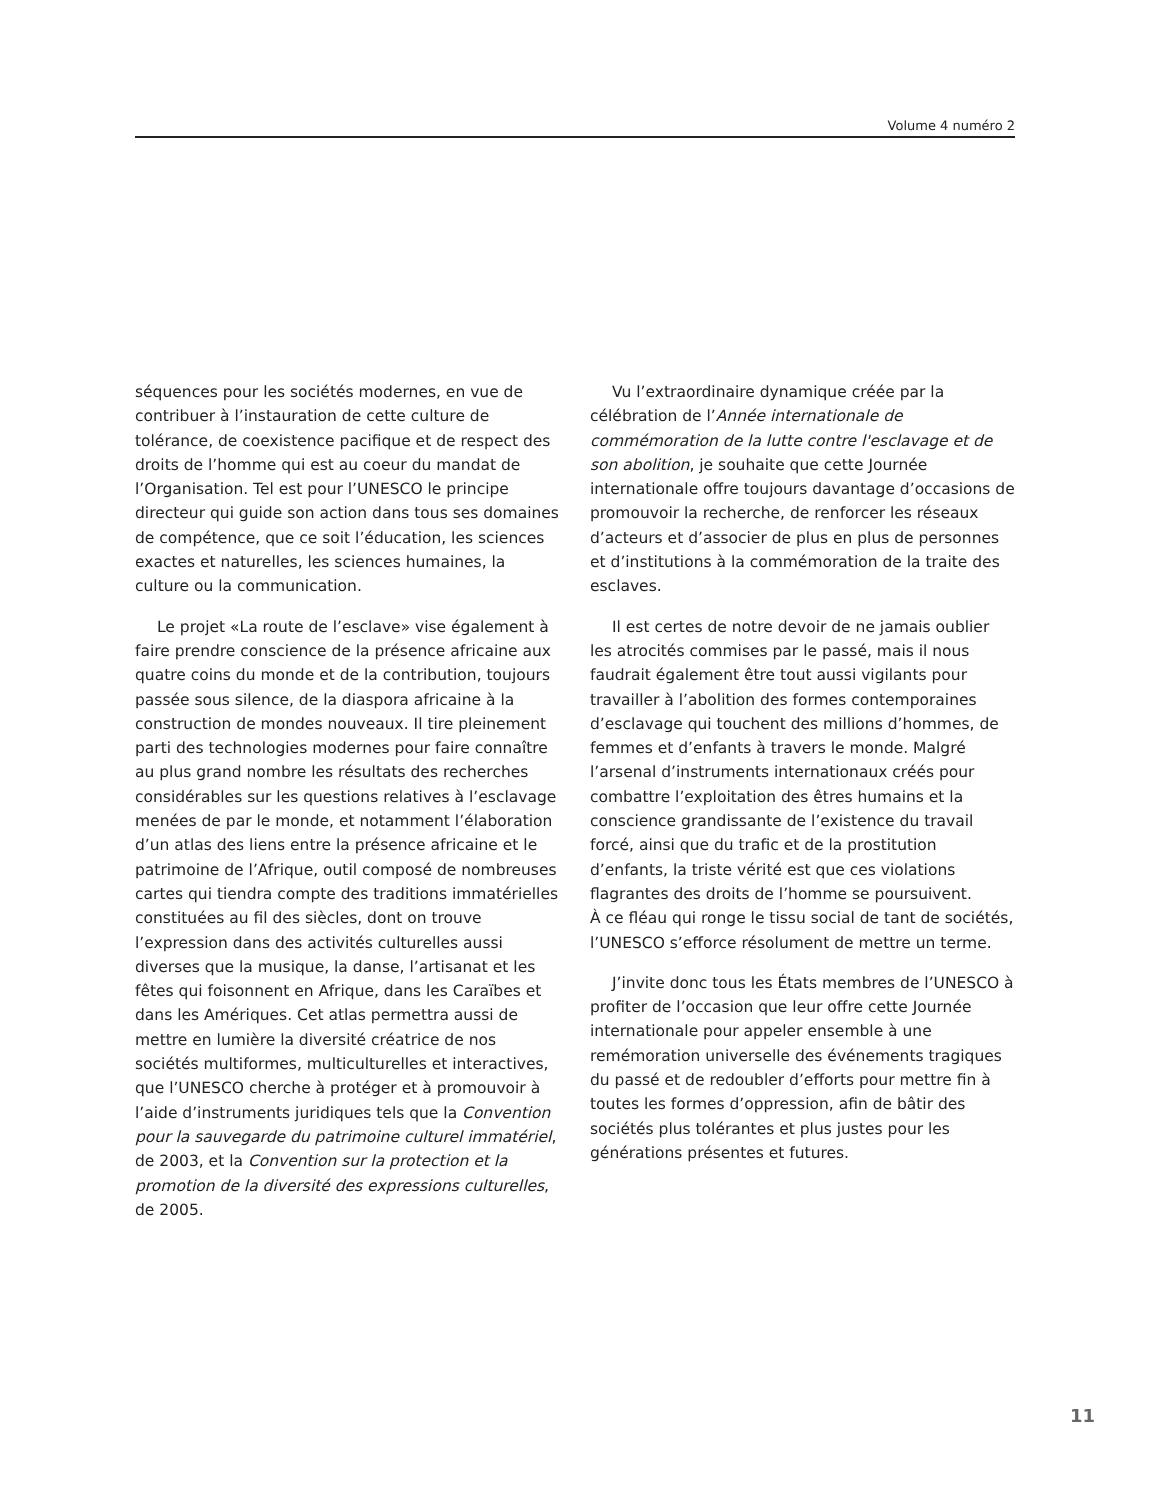Volume 4 numéro 2
séquences pour les sociétés modernes, en vue de contribuer à l’instauration de cette culture de tolérance, de coexistence pacifique et de respect des droits de l’homme qui est au coeur du mandat de l’Organisation. Tel est pour l’UNESCO le principe directeur qui guide son action dans tous ses domaines de compétence, que ce soit l’éducation, les sciences exactes et naturelles, les sciences humaines, la culture ou la communication.
Le projet «La route de l’esclave» vise également à faire prendre conscience de la présence africaine aux quatre coins du monde et de la contribution, toujours passée sous silence, de la diaspora africaine à la construction de mondes nouveaux. Il tire pleinement parti des technologies modernes pour faire connaître au plus grand nombre les résultats des recherches considérables sur les questions relatives à l’esclavage menées de par le monde, et notamment l’élaboration d’un atlas des liens entre la présence africaine et le patrimoine de l’Afrique, outil composé de nombreuses cartes qui tiendra compte des traditions immatérielles constituées au fil des siècles, dont on trouve l’expression dans des activités culturelles aussi diverses que la musique, la danse, l’artisanat et les fêtes qui foisonnent en Afrique, dans les Caraïbes et dans les Amériques. Cet atlas permettra aussi de mettre en lumière la diversité créatrice de nos sociétés multiformes, multiculturelles et interactives, que l’UNESCO cherche à protéger et à promouvoir à l’aide d’instruments juridiques tels que la Convention pour la sauvegarde du patrimoine culturel immatériel, de 2003, et la Convention sur la protection et la promotion de la diversité des expressions culturelles, de 2005.
Vu l’extraordinaire dynamique créée par la célébration de l’Année internationale de commémoration de la lutte contre l'esclavage et de son abolition, je souhaite que cette Journée internationale offre toujours davantage d’occasions de promouvoir la recherche, de renforcer les réseaux d’acteurs et d’associer de plus en plus de personnes et d’institutions à la commémoration de la traite des esclaves.
Il est certes de notre devoir de ne jamais oublier les atrocités commises par le passé, mais il nous faudrait également être tout aussi vigilants pour travailler à l’abolition des formes contemporaines d’esclavage qui touchent des millions d’hommes, de femmes et d’enfants à travers le monde. Malgré l’arsenal d’instruments internationaux créés pour combattre l’exploitation des êtres humains et la conscience grandissante de l’existence du travail forcé, ainsi que du trafic et de la prostitution d’enfants, la triste vérité est que ces violations flagrantes des droits de l’homme se poursuivent.
À ce fléau qui ronge le tissu social de tant de sociétés, l’UNESCO s’efforce résolument de mettre un terme.
J’invite donc tous les États membres de l’UNESCO à profiter de l’occasion que leur offre cette Journée internationale pour appeler ensemble à une remémoration universelle des événements tragiques du passé et de redoubler d’efforts pour mettre fin à toutes les formes d’oppression, afin de bâtir des sociétés plus tolérantes et plus justes pour les générations présentes et futures.
11